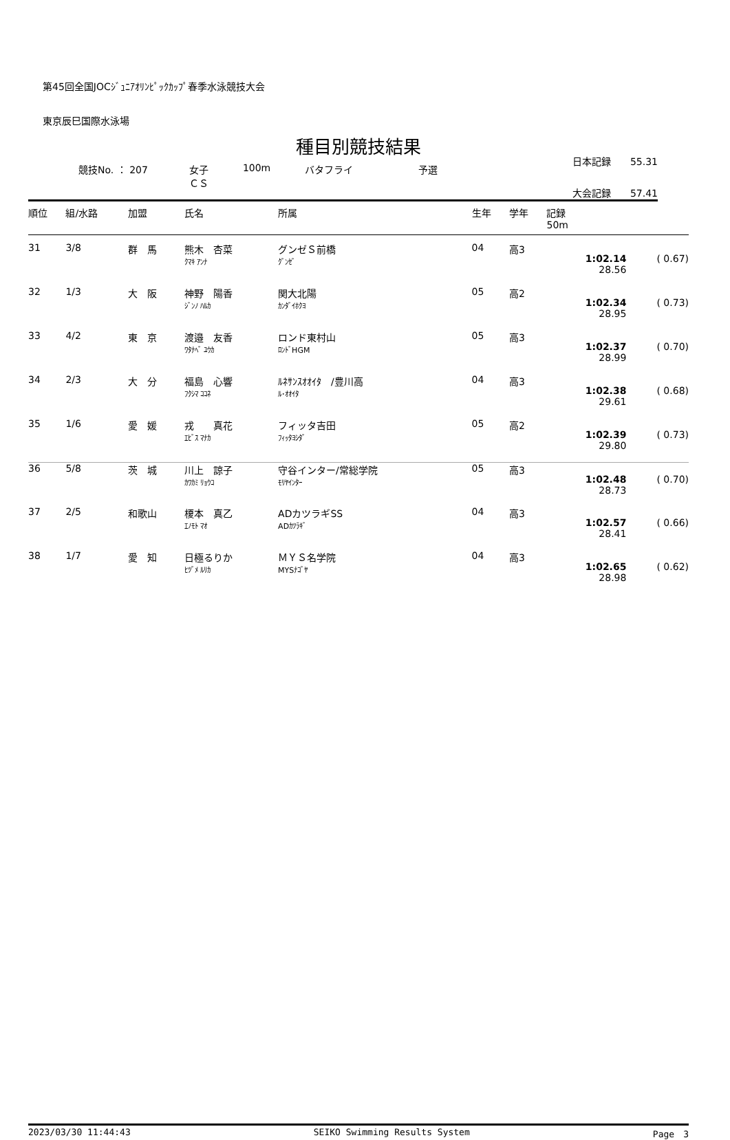第45回全国JOCｼﾞｭﾆｱｵﾘﾝﾋﾟｯｸｶｯﾌﾟ春季水泳競技大会
東京辰巳国際水泳場
種目別競技結果
日本記録　　55.31
競技No. ： 207 女子
ＣＳ 100m バタフライ 予選
大会記録　　57.41
| 順位 | 組/水路 | 加盟 | 氏名 | 所属 | 生年 | 学年 | 記録 50m | |
| --- | --- | --- | --- | --- | --- | --- | --- | --- |
| 31 | 3/8 | 群 馬 | 熊木 杏菜 ｸﾏｷ ｱﾝﾅ | グンゼＳ前橋 ｸﾞﾝｾﾞ | 04 | 高3 | 1:02.14 28.56 | ( 0.67) |
| 32 | 1/3 | 大 阪 | 神野 陽香 ｼﾞﾝﾉ ﾊﾙｶ | 関大北陽 ｶﾝﾀﾞｲﾎｸﾖ | 05 | 高2 | 1:02.34 28.95 | ( 0.73) |
| 33 | 4/2 | 東 京 | 渡邉 友香 ﾜﾀﾅﾍﾞ ﾕｳｶ | ロンド東村山 ﾛﾝﾄﾞHGM | 05 | 高3 | 1:02.37 28.99 | ( 0.70) |
| 34 | 2/3 | 大 分 | 福島 心響 ﾌｸｼﾏ ｺｺﾈ | ﾙﾈｻﾝｽｵｵｲﾀ /豊川高 ﾙ･ｵｵｲﾀ | 04 | 高3 | 1:02.38 29.61 | ( 0.68) |
| 35 | 1/6 | 愛 媛 | 戎 真花 ｴﾋﾞｽ ﾏﾅｶ | フィッタ吉田 ﾌｨｯﾀﾖｼﾀﾞ | 05 | 高2 | 1:02.39 29.80 | ( 0.73) |
| 36 | 5/8 | 茨 城 | 川上 諒子 ｶﾜｶﾐ ﾘｮｳｺ | 守谷インター/常総学院 ﾓﾘﾔｲﾝﾀｰ | 05 | 高3 | 1:02.48 28.73 | ( 0.70) |
| 37 | 2/5 | 和歌山 | 榎本 真乙 ｴﾉﾓﾄ ﾏｵ | ADカツラギSS ADｶﾂﾗｷﾞ | 04 | 高3 | 1:02.57 28.41 | ( 0.66) |
| 38 | 1/7 | 愛 知 | 日極るりか ﾋﾂﾞﾒ ﾙﾘｶ | ＭＹＳ名学院 MYSﾅｺﾞﾔ | 04 | 高3 | 1:02.65 28.98 | ( 0.62) |
2023/03/30 11:44:43 SEIKO Swimming Results System Page　3